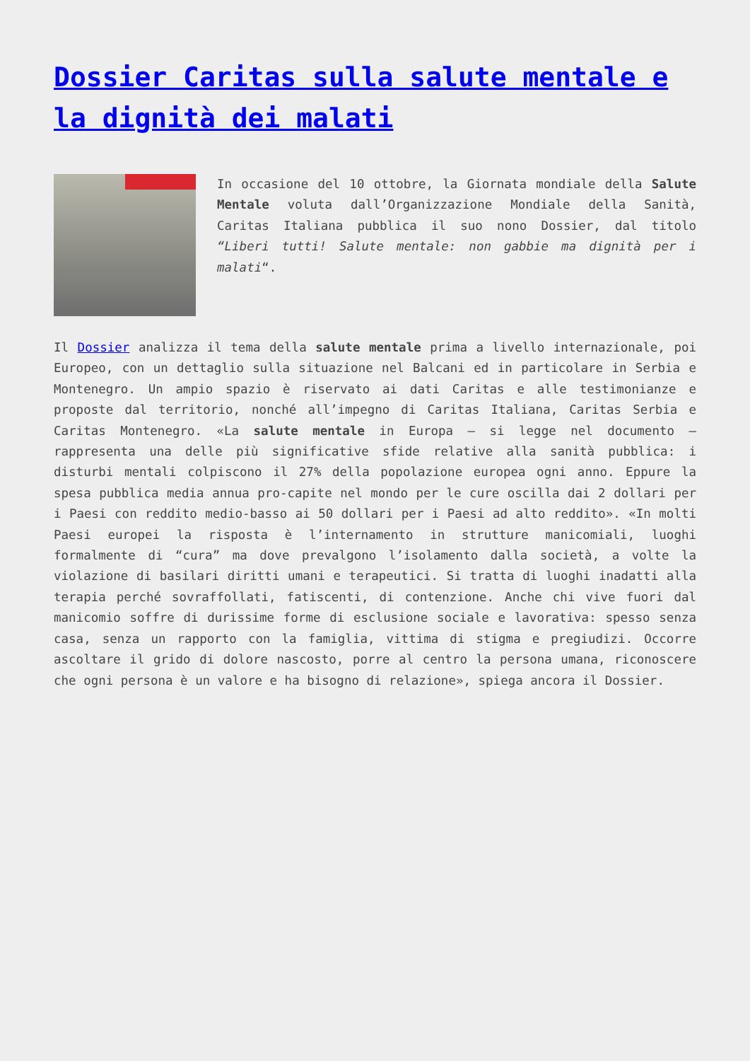Dossier Caritas sulla salute mentale e la dignità dei malati
In occasione del 10 ottobre, la Giornata mondiale della Salute Mentale voluta dall’Organizzazione Mondiale della Sanità, Caritas Italiana pubblica il suo nono Dossier, dal titolo “Liberi tutti! Salute mentale: non gabbie ma dignità per i malati“.
Il Dossier analizza il tema della salute mentale prima a livello internazionale, poi Europeo, con un dettaglio sulla situazione nel Balcani ed in particolare in Serbia e Montenegro. Un ampio spazio è riservato ai dati Caritas e alle testimonianze e proposte dal territorio, nonché all’impegno di Caritas Italiana, Caritas Serbia e Caritas Montenegro. «La salute mentale in Europa – si legge nel documento – rappresenta una delle più significative sfide relative alla sanità pubblica: i disturbi mentali colpiscono il 27% della popolazione europea ogni anno. Eppure la spesa pubblica media annua pro-capite nel mondo per le cure oscilla dai 2 dollari per i Paesi con reddito medio-basso ai 50 dollari per i Paesi ad alto reddito». «In molti Paesi europei la risposta è l’internamento in strutture manicomiali, luoghi formalmente di “cura” ma dove prevalgono l’isolamento dalla società, a volte la violazione di basilari diritti umani e terapeutici. Si tratta di luoghi inadatti alla terapia perché sovraffollati, fatiscenti, di contenzione. Anche chi vive fuori dal manicomio soffre di durissime forme di esclusione sociale e lavorativa: spesso senza casa, senza un rapporto con la famiglia, vittima di stigma e pregiudizi. Occorre ascoltare il grido di dolore nascosto, porre al centro la persona umana, riconoscere che ogni persona è un valore e ha bisogno di relazione», spiega ancora il Dossier.